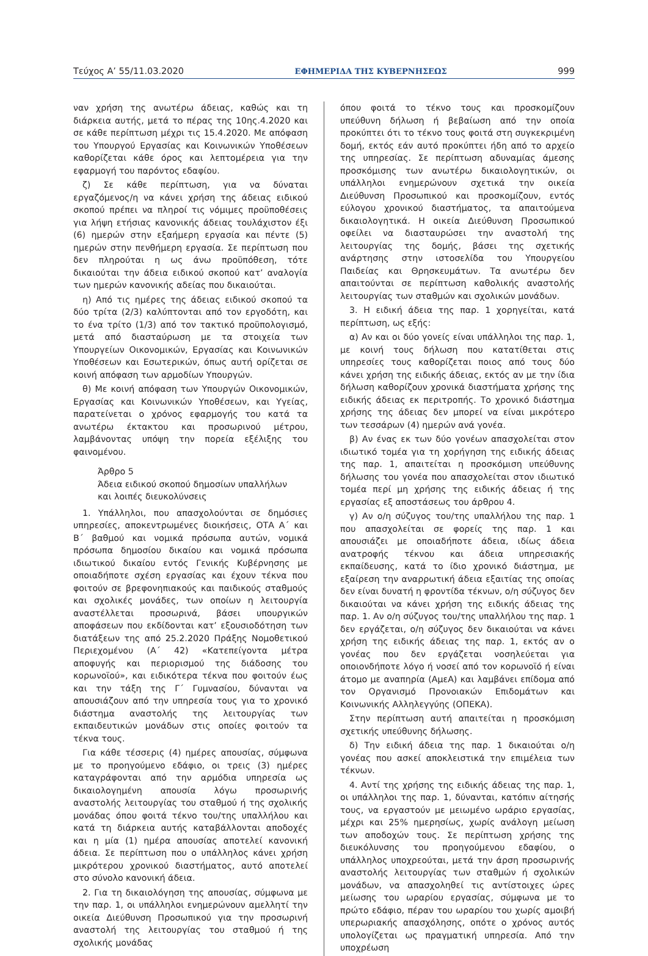Τεύχος A’ 55/11.03.2020 ΕΦΗΜΕΡΙΔΑ ΤΗΣ ΚΥΒΕΡΝΗΣΕΩΣ 999
ναν χρήση της ανωτέρω άδειας, καθώς και τη διάρκεια αυτής, μετά το πέρας της 10ης.4.2020 και σε κάθε περίπτωση μέχρι τις 15.4.2020. Με απόφαση του Υπουργού Εργασίας και Κοινωνικών Υποθέσεων καθορίζεται κάθε όρος και λεπτομέρεια για την εφαρμογή του παρόντος εδαφίου.
ζ) Σε κάθε περίπτωση, για να δύναται εργαζόμενος/η να κάνει χρήση της άδειας ειδικού σκοπού πρέπει να πληροί τις νόμιμες προϋποθέσεις για λήψη ετήσιας κανονικής άδειας τουλάχιστον έξι (6) ημερών στην εξαήμερη εργασία και πέντε (5) ημερών στην πενθήμερη εργασία. Σε περίπτωση που δεν πληρούται η ως άνω προϋπόθεση, τότε δικαιούται την άδεια ειδικού σκοπού κατ’ αναλογία των ημερών κανονικής αδείας που δικαιούται.
η) Από τις ημέρες της άδειας ειδικού σκοπού τα δύο τρίτα (2/3) καλύπτονται από τον εργοδότη, και το ένα τρίτο (1/3) από τον τακτικό προϋπολογισμό, μετά από διασταύρωση με τα στοιχεία των Υπουργείων Οικονομικών, Εργασίας και Κοινωνικών Υποθέσεων και Εσωτερικών, όπως αυτή ορίζεται σε κοινή απόφαση των αρμοδίων Υπουργών.
θ) Με κοινή απόφαση των Υπουργών Οικονομικών, Εργασίας και Κοινωνικών Υποθέσεων, και Υγείας, παρατείνεται ο χρόνος εφαρμογής του κατά τα ανωτέρω έκτακτου και προσωρινού μέτρου, λαμβάνοντας υπόψη την πορεία εξέλιξης του φαινομένου.
Άρθρο 5
Άδεια ειδικού σκοπού δημοσίων υπαλλήλων
και λοιπές διευκολύνσεις
1. Υπάλληλοι, που απασχολούνται σε δημόσιες υπηρεσίες, αποκεντρωμένες διοικήσεις, ΟΤΑ Α΄ και Β΄ βαθμού και νομικά πρόσωπα αυτών, νομικά πρόσωπα δημοσίου δικαίου και νομικά πρόσωπα ιδιωτικού δικαίου εντός Γενικής Κυβέρνησης με οποιαδήποτε σχέση εργασίας και έχουν τέκνα που φοιτούν σε βρεφονηπιακούς και παιδικούς σταθμούς και σχολικές μονάδες, των οποίων η λειτουργία αναστέλλεται προσωρινά, βάσει υπουργικών αποφάσεων που εκδίδονται κατ’ εξουσιοδότηση των διατάξεων της από 25.2.2020 Πράξης Νομοθετικού Περιεχομένου (Α΄ 42) «Κατεπείγοντα μέτρα αποφυγής και περιορισμού της διάδοσης του κορωνοϊού», και ειδικότερα τέκνα που φοιτούν έως και την τάξη της Γ΄ Γυμνασίου, δύνανται να απουσιάζουν από την υπηρεσία τους για το χρονικό διάστημα αναστολής της λειτουργίας των εκπαιδευτικών μονάδων στις οποίες φοιτούν τα τέκνα τους.
Για κάθε τέσσερις (4) ημέρες απουσίας, σύμφωνα με το προηγούμενο εδάφιο, οι τρεις (3) ημέρες καταγράφονται από την αρμόδια υπηρεσία ως δικαιολογημένη απουσία λόγω προσωρινής αναστολής λειτουργίας του σταθμού ή της σχολικής μονάδας όπου φοιτά τέκνο του/της υπαλλήλου και κατά τη διάρκεια αυτής καταβάλλονται αποδοχές και η μία (1) ημέρα απουσίας αποτελεί κανονική άδεια. Σε περίπτωση που ο υπάλληλος κάνει χρήση μικρότερου χρονικού διαστήματος, αυτό αποτελεί στο σύνολο κανονική άδεια.
2. Για τη δικαιολόγηση της απουσίας, σύμφωνα με την παρ. 1, οι υπάλληλοι ενημερώνουν αμελλητί την οικεία Διεύθυνση Προσωπικού για την προσωρινή αναστολή της λειτουργίας του σταθμού ή της σχολικής μονάδας
όπου φοιτά το τέκνο τους και προσκομίζουν υπεύθυνη δήλωση ή βεβαίωση από την οποία προκύπτει ότι το τέκνο τους φοιτά στη συγκεκριμένη δομή, εκτός εάν αυτό προκύπτει ήδη από το αρχείο της υπηρεσίας. Σε περίπτωση αδυναμίας άμεσης προσκόμισης των ανωτέρω δικαιολογητικών, οι υπάλληλοι ενημερώνουν σχετικά την οικεία Διεύθυνση Προσωπικού και προσκομίζουν, εντός εύλογου χρονικού διαστήματος, τα απαιτούμενα δικαιολογητικά. Η οικεία Διεύθυνση Προσωπικού οφείλει να διασταυρώσει την αναστολή της λειτουργίας της δομής, βάσει της σχετικής ανάρτησης στην ιστοσελίδα του Υπουργείου Παιδείας και Θρησκευμάτων. Τα ανωτέρω δεν απαιτούνται σε περίπτωση καθολικής αναστολής λειτουργίας των σταθμών και σχολικών μονάδων.
3. Η ειδική άδεια της παρ. 1 χορηγείται, κατά περίπτωση, ως εξής:
α) Αν και οι δύο γονείς είναι υπάλληλοι της παρ. 1, με κοινή τους δήλωση που κατατίθεται στις υπηρεσίες τους καθορίζεται ποιος από τους δύο κάνει χρήση της ειδικής άδειας, εκτός αν με την ίδια δήλωση καθορίζουν χρονικά διαστήματα χρήσης της ειδικής άδειας εκ περιτροπής. Το χρονικό διάστημα χρήσης της άδειας δεν μπορεί να είναι μικρότερο των τεσσάρων (4) ημερών ανά γονέα.
β) Αν ένας εκ των δύο γονέων απασχολείται στον ιδιωτικό τομέα για τη χορήγηση της ειδικής άδειας της παρ. 1, απαιτείται η προσκόμιση υπεύθυνης δήλωσης του γονέα που απασχολείται στον ιδιωτικό τομέα περί μη χρήσης της ειδικής άδειας ή της εργασίας εξ αποστάσεως του άρθρου 4.
γ) Αν ο/η σύζυγος του/της υπαλλήλου της παρ. 1 που απασχολείται σε φορείς της παρ. 1 και απουσιάζει με οποιαδήποτε άδεια, ιδίως άδεια ανατροφής τέκνου και άδεια υπηρεσιακής εκπαίδευσης, κατά το ίδιο χρονικό διάστημα, με εξαίρεση την αναρρωτική άδεια εξαιτίας της οποίας δεν είναι δυνατή η φροντίδα τέκνων, ο/η σύζυγος δεν δικαιούται να κάνει χρήση της ειδικής άδειας της παρ. 1. Αν ο/η σύζυγος του/της υπαλλήλου της παρ. 1 δεν εργάζεται, ο/η σύζυγος δεν δικαιούται να κάνει χρήση της ειδικής άδειας της παρ. 1, εκτός αν ο γονέας που δεν εργάζεται νοσηλεύεται για οποιονδήποτε λόγο ή νοσεί από τον κορωνοϊό ή είναι άτομο με αναπηρία (ΑμεΑ) και λαμβάνει επίδομα από τον Οργανισμό Προνοιακών Επιδομάτων και Κοινωνικής Αλληλεγγύης (ΟΠΕΚΑ).
Στην περίπτωση αυτή απαιτείται η προσκόμιση σχετικής υπεύθυνης δήλωσης.
δ) Την ειδική άδεια της παρ. 1 δικαιούται ο/η γονέας που ασκεί αποκλειστικά την επιμέλεια των τέκνων.
4. Αντί της χρήσης της ειδικής άδειας της παρ. 1, οι υπάλληλοι της παρ. 1, δύνανται, κατόπιν αίτησής τους, να εργαστούν με μειωμένο ωράριο εργασίας, μέχρι και 25% ημερησίως, χωρίς ανάλογη μείωση των αποδοχών τους. Σε περίπτωση χρήσης της διευκόλυνσης του προηγούμενου εδαφίου, ο υπάλληλος υποχρεούται, μετά την άρση προσωρινής αναστολής λειτουργίας των σταθμών ή σχολικών μονάδων, να απασχοληθεί τις αντίστοιχες ώρες μείωσης του ωραρίου εργασίας, σύμφωνα με το πρώτο εδάφιο, πέραν του ωραρίου του χωρίς αμοιβή υπερωριακής απασχόλησης, οπότε ο χρόνος αυτός υπολογίζεται ως πραγματική υπηρεσία. Από την υποχρέωση